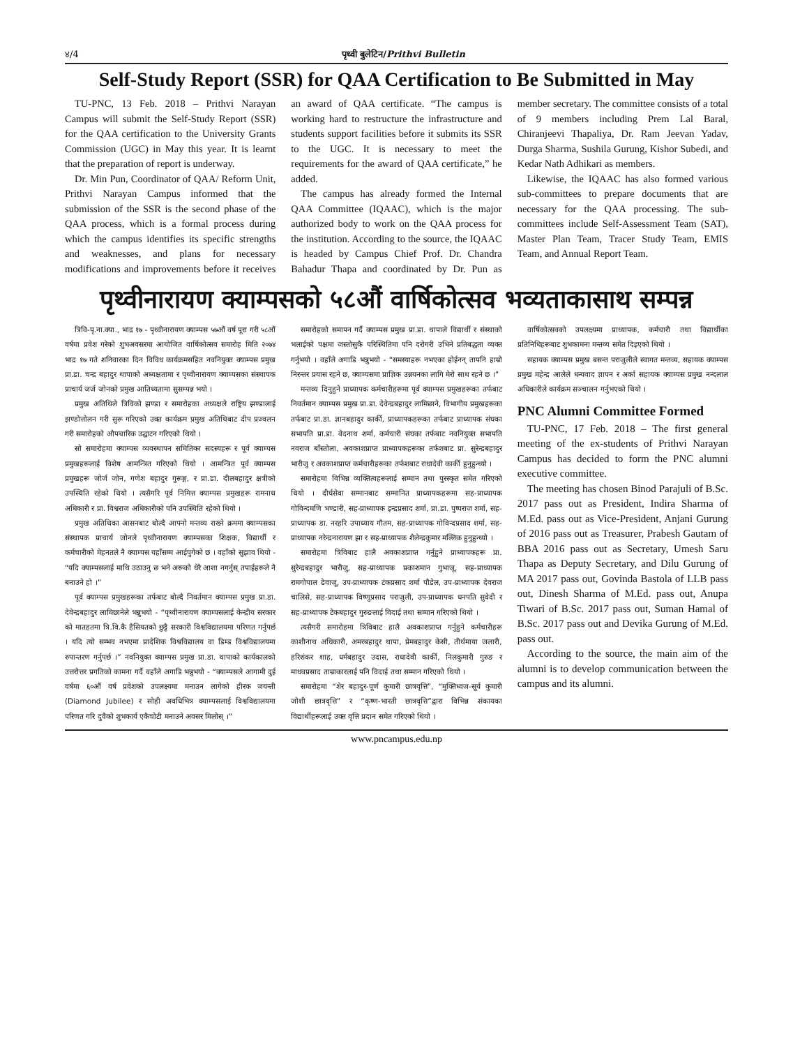४/4 पृथ्वी बुलेटिन/Prithvi Bulletin
Self-Study Report (SSR) for QAA Certification to Be Submitted in May
TU-PNC, 13 Feb. 2018 – Prithvi Narayan Campus will submit the Self-Study Report (SSR) for the QAA certification to the University Grants Commission (UGC) in May this year. It is learnt that the preparation of report is underway.
Dr. Min Pun, Coordinator of QAA/ Reform Unit, Prithvi Narayan Campus informed that the submission of the SSR is the second phase of the QAA process, which is a formal process during which the campus identifies its specific strengths and weaknesses, and plans for necessary modifications and improvements before it receives an award of QAA certificate. “The campus is working hard to restructure the infrastructure and students support facilities before it submits its SSR to the UGC. It is necessary to meet the requirements for the award of QAA certificate,” he added.
The campus has already formed the Internal QAA Committee (IQAAC), which is the major authorized body to work on the QAA process for the institution. According to the source, the IQAAC is headed by Campus Chief Prof. Dr. Chandra Bahadur Thapa and coordinated by Dr. Pun as member secretary. The committee consists of a total of 9 members including Prem Lal Baral, Chiranjeevi Thapaliya, Dr. Ram Jeevan Yadav, Durga Sharma, Sushila Gurung, Kishor Subedi, and Kedar Nath Adhikari as members.
Likewise, the IQAAC has also formed various sub-committees to prepare documents that are necessary for the QAA processing. The sub-committees include Self-Assessment Team (SAT), Master Plan Team, Tracer Study Team, EMIS Team, and Annual Report Team.
पृथ्वीनारायण क्याम्पसको ५८औं वार्षिकोत्सव भव्यताकासाथ सम्पन्न
त्रिवि-पृ.ना.क्या., भाद्र १७ - पृथ्वीनारायण क्याम्पस ५७औं वर्ष पूरा गरी ५८औं वर्षमा प्रवेश गरेको शुभअवसरमा आयोजित वार्षिकोत्सव समारोह मिति २०७४ भाद्र १७ गते शनिवारका दिन विविध कार्यक्रमसहित नवनियुक्त क्याम्पस प्रमुख प्रा.डा. चन्द्र बहादुर थापाको अध्यक्षतामा र पृथ्वीनारायण क्याम्पसका संस्थापक प्राचार्य जर्ज जोनको प्रमुख आतिथ्यतामा सुसम्पन्न भयो ।
प्रमुख अतिथिले त्रिविको झण्डा र समारोहका अध्यक्षले राष्ट्रिय झण्डालाई झण्डोत्तोलन गरी सुरू गरिएको उक्त कार्यक्रम प्रमुख अतिथिबाट दीप प्रज्वलन गरी समारोहको औपचारिक उद्घाटन गरिएको थियो ।
सो समारोहमा क्याम्पस व्यवस्थापन समितिका सदस्यहरू र पूर्व क्याम्पस प्रमुखहरूलाई विशेष आमन्त्रित गरिएको थियो । आमन्त्रित पूर्व क्याम्पस प्रमुखहरू जोर्ज जोन, गणेश बहादुर गुरूङ्ग, र प्रा.डा. दीलबहादुर क्षत्रीको उपस्थिति रहेको थियो । त्यसैगरि पूर्व निमित्त क्याम्पस प्रमुखहरू रामनाथ अधिकारी र प्रा. विश्वराज अधिकारीको पनि उपस्थिति रहेको थियो ।
प्रमुख अतिथिका आसनबाट बोल्दै आफ्नो मन्तव्य राख्ने क्रममा क्याम्पसका संस्थापक प्राचार्य जोनले पृथ्वीनारायण क्याम्पसका शिक्षक, विद्यार्थी र कर्मचारीको मेहनतले नै क्याम्पस यहाँसम्म आईपुगेको छ । वहाँको सुझाव थियो - “यदि क्याम्पसलाई माथि उठाउनु छ भने अरूको धेरै आशा नगर्नुस् तपाईहरूले नै बनाउने हो ।”
पूर्व क्याम्पस प्रमुखहरूका तर्फबाट बोल्दै निवर्तमान क्याम्पस प्रमुख प्रा.डा. देवेन्द्रबहादुर लामिछानेले भन्नुभयो - “पृथ्वीनारायण क्याम्पसलाई केन्द्रीय सरकार को मातहतमा त्रि.वि.कै हैसियतको छुट्टै सरकारी विश्वविद्यालयमा परिणत गर्नुपर्छ । यदि त्यो सम्भव नभएमा प्रादेशिक विश्वविद्यालय वा डिम्ड विश्वविद्यालयमा रुपान्तरण गर्नुपर्छ ।” नवनियुक्त क्याम्पस प्रमुख प्रा.डा. थापाको कार्यकालको उत्तरोत्तर प्रगतिको कामना गर्दै वहाँले अगाडि भन्नुभयो - “क्याम्पसले आगामी दुई वर्षमा ६०औं वर्ष प्रवेशको उपलक्ष्यमा मनाउन लागेको हीरक जयन्ती (Diamond Jubilee) र सोही अवधिभित्र क्याम्पसलाई विश्वविद्यालयमा परिणत गरि दुवैको शुभकार्य एकैचोटी मनाउने अवसर मिलोस् ।”
समारोहको समापन गर्दै क्याम्पस प्रमुख प्रा.डा. थापाले विद्यार्थी र संस्थाको भलाईको पक्षमा जस्तोसुकै परिस्थितिमा पनि दरोगरी उभिने प्रतिबद्धता व्यक्त गर्नुभयो । वहाँले अगाडि भन्नुभयो - “समस्याहरू नभएका होईनन् तापनि हाम्रो निरन्तर प्रयास रहने छ, क्याम्पसमा प्राज्ञिक उन्नयनका लागि मेरो साथ रहने छ ।”
मन्तव्य दिनुहुने प्राध्यापक कर्मचारीहरूमा पूर्व क्याम्पस प्रमुखहरूका तर्फबाट निवर्तमान क्याम्पस प्रमुख प्रा.डा. देवेन्द्रबहादुर लामिछाने, विभागीय प्रमुखहरूका तर्फबाट प्रा.डा. ज्ञानबहादुर कार्की, प्राध्यापकहरूका तर्फबाट प्राध्यापक संघका सभापति प्रा.डा. वेदनाथ शर्मा, कर्मचारी संघका तर्फबाट नवनियुक्त सभापति नवराज बाँस्तोला, अवकाशप्राप्त प्राध्यापकहरूका तर्फशबाट प्रा. सुरेन्द्रबहादुर भारीजु र अवकाशप्राप्त कर्मचारीहरूका तर्फशबाट राधादेवी कार्की हुनुहुन्थ्यो ।
समारोहमा विभिन्न व्यक्तित्वहरूलाई सम्मान तथा पुरस्कृत समेत गरिएको थियो । दीर्घसेवा सम्मानबाट सम्मानित प्राध्यापकहरूमा सह-प्राध्यापक गोविन्दमणि भण्डारी, सह-प्राध्यापक इन्द्रप्रसाद शर्मा, प्रा.डा. पुष्पराज शर्मा, सह-प्राध्यापक डा. नरहरि उपाध्याय गौतम, सह-प्राध्यापक गोविन्दप्रसाद शर्मा, सह-प्राध्यापक नरेन्द्रनारायण झा र सह-प्राध्यापक शैलेन्द्रकुमार मल्लिक हुनुहुन्थ्यो ।
समारोहमा त्रिविबाट हालै अवकाशप्राप्त गर्नुहुने प्राध्यापकहरू प्रा. सुरेन्द्रबहादुर भारीजु, सह-प्राध्यापक प्रकाशमान गुभाजू, सह-प्राध्यापक रामगोपाल ढेवाजू, उप-प्राध्यापक टंकप्रसाद शर्मा पौडेल, उप-प्राध्यापक देवराज चालिसे, सह-प्राध्यापक विष्णुप्रसाद पराजुली, उप-प्राध्यापक धनपति सुवेदी र सह-प्राध्यापक टेकबहादुर गुरुङलाई विदाई तथा सम्मान गरिएको थियो ।
त्यसैगरी समारोहमा त्रिविबाट हालै अवकाशप्राप्त गर्नुहुने कर्मचारीहरू काशीनाथ अधिकारी, अमरबहादुर थापा, प्रेमबहादुर केसी, तीर्थमाया जलारी, हरिशंकर शाह, धर्मबहादुर उदास, राधादेवी कार्की, निलकुमारी गुरुङ र माधवप्रसाद ताम्राकारलाई पनि विदाई तथा सम्मान गरिएको थियो ।
समारोहमा “शेर बहादुर-पूर्ण कुमारी छात्रवृत्ति”, “मुक्तिध्वज-सूर्य कुमारी जोशी छात्रवृत्ति” र “कृष्ण-भारती छात्रवृत्ति”द्वारा विभिन्न संकायका विद्यार्थीहरूलाई उक्त वृत्ति प्रदान समेत गरिएको थियो ।
वार्षिकोत्सवको उपलक्ष्यमा प्राध्यापक, कर्मचारी तथा विद्यार्थीका प्रतिनिधिहरूबाट शुभकामना मन्तव्य समेत दिइएको थियो ।
सहायक क्याम्पस प्रमुख बसन्त पराजुलीले स्वागत मन्तव्य, सहायक क्याम्पस प्रमुख महेन्द्र आलेले धन्यवाद ज्ञापन र अर्का सहायक क्याम्पस प्रमुख नन्दलाल अधिकारीले कार्यक्रम सञ्चालन गर्नुभएको थियो ।
PNC Alumni Committee Formed
TU-PNC, 17 Feb. 2018 – The first general meeting of the ex-students of Prithvi Narayan Campus has decided to form the PNC alumni executive committee.
The meeting has chosen Binod Parajuli of B.Sc. 2017 pass out as President, Indira Sharma of M.Ed. pass out as Vice-President, Anjani Gurung of 2016 pass out as Treasurer, Prabesh Gautam of BBA 2016 pass out as Secretary, Umesh Saru Thapa as Deputy Secretary, and Dilu Gurung of MA 2017 pass out, Govinda Bastola of LLB pass out, Dinesh Sharma of M.Ed. pass out, Anupa Tiwari of B.Sc. 2017 pass out, Suman Hamal of B.Sc. 2017 pass out and Devika Gurung of M.Ed. pass out.
According to the source, the main aim of the alumni is to develop communication between the campus and its alumni.
www.pncampus.edu.np